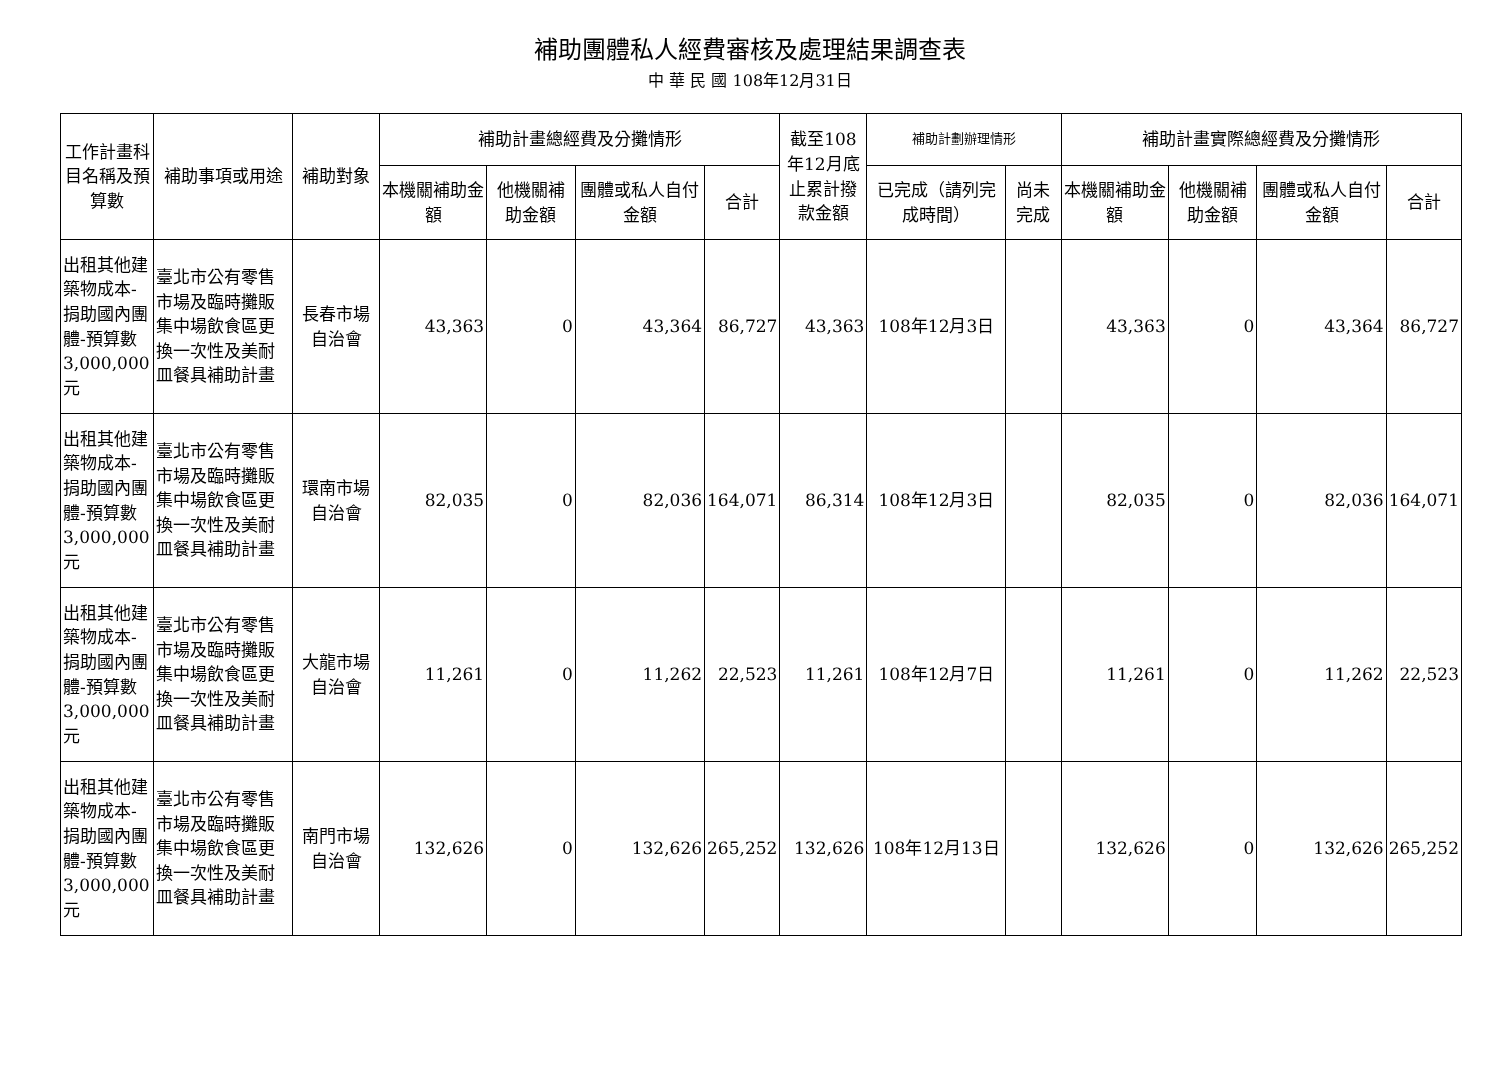補助團體私人經費審核及處理結果調查表
中 華 民 國 108年12月31日
| 工作計畫科目名稱及預算數 | 補助事項或用途 | 補助對象 | 補助計畫總經費及分攤情形 | | | | 截至108年12月底止累計撥款金額 | 補助計劃辦理情形 | | 補助計畫實際總經費及分攤情形 | | | |
| --- | --- | --- | --- | --- | --- | --- | --- | --- | --- | --- | --- | --- | --- |
| | | | 本機關補助金額 | 他機關補助金額 | 團體或私人自付金額 | 合計 | | 已完成（請列完成時間） | 尚未完成 | 本機關補助金額 | 他機關補助金額 | 團體或私人自付金額 | 合計 |
| 出租其他建築物成本-捐助國內團體-預算數3,000,000元 | 臺北市公有零售市場及臨時攤販集中場飲食區更換一次性及美耐皿餐具補助計畫 | 長春市場自治會 | 43,363 | 0 | 43,364 | 86,727 | 43,363 | 108年12月3日 | | 43,363 | 0 | 43,364 | 86,727 |
| 出租其他建築物成本-捐助國內團體-預算數3,000,000元 | 臺北市公有零售市場及臨時攤販集中場飲食區更換一次性及美耐皿餐具補助計畫 | 環南市場自治會 | 82,035 | 0 | 82,036 | 164,071 | 86,314 | 108年12月3日 | | 82,035 | 0 | 82,036 | 164,071 |
| 出租其他建築物成本-捐助國內團體-預算數3,000,000元 | 臺北市公有零售市場及臨時攤販集中場飲食區更換一次性及美耐皿餐具補助計畫 | 大龍市場自治會 | 11,261 | 0 | 11,262 | 22,523 | 11,261 | 108年12月7日 | | 11,261 | 0 | 11,262 | 22,523 |
| 出租其他建築物成本-捐助國內團體-預算數3,000,000元 | 臺北市公有零售市場及臨時攤販集中場飲食區更換一次性及美耐皿餐具補助計畫 | 南門市場自治會 | 132,626 | 0 | 132,626 | 265,252 | 132,626 | 108年12月13日 | | 132,626 | 0 | 132,626 | 265,252 |